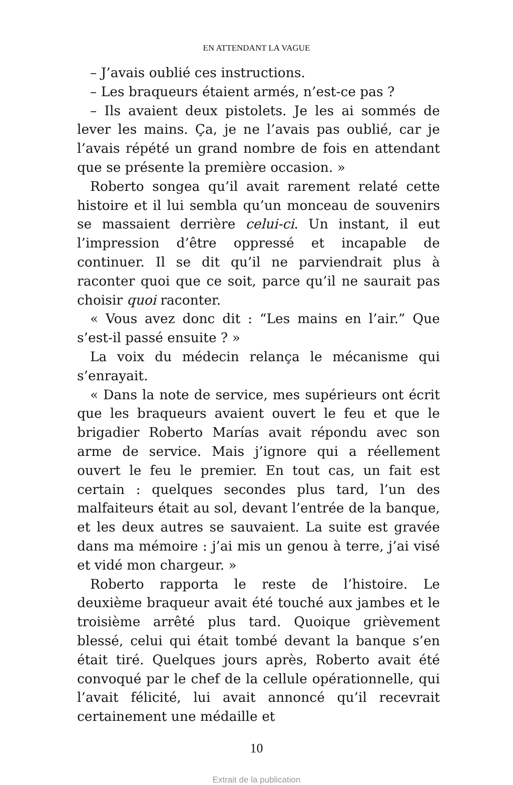EN ATTENDANT LA VAGUE
– J’avais oublié ces instructions.
– Les braqueurs étaient armés, n’est-ce pas ?
– Ils avaient deux pistolets. Je les ai sommés de lever les mains. Ça, je ne l’avais pas oublié, car je l’avais répété un grand nombre de fois en attendant que se présente la première occasion. »
Roberto songea qu’il avait rarement relaté cette histoire et il lui sembla qu’un monceau de souvenirs se massaient derrière celui-ci. Un instant, il eut l’impression d’être oppressé et incapable de continuer. Il se dit qu’il ne parviendrait plus à raconter quoi que ce soit, parce qu’il ne saurait pas choisir quoi raconter.
« Vous avez donc dit : “Les mains en l’air.” Que s’est-il passé ensuite ? »
La voix du médecin relança le mécanisme qui s’enrayait.
« Dans la note de service, mes supérieurs ont écrit que les braqueurs avaient ouvert le feu et que le brigadier Roberto Marías avait répondu avec son arme de service. Mais j’ignore qui a réellement ouvert le feu le premier. En tout cas, un fait est certain : quelques secondes plus tard, l’un des malfaiteurs était au sol, devant l’entrée de la banque, et les deux autres se sauvaient. La suite est gravée dans ma mémoire : j’ai mis un genou à terre, j’ai visé et vidé mon chargeur. »
Roberto rapporta le reste de l’histoire. Le deuxième braqueur avait été touché aux jambes et le troisième arrêté plus tard. Quoique grièvement blessé, celui qui était tombé devant la banque s’en était tiré. Quelques jours après, Roberto avait été convoqué par le chef de la cellule opérationnelle, qui l’avait félicité, lui avait annoncé qu’il recevrait certainement une médaille et
10
Extrait de la publication